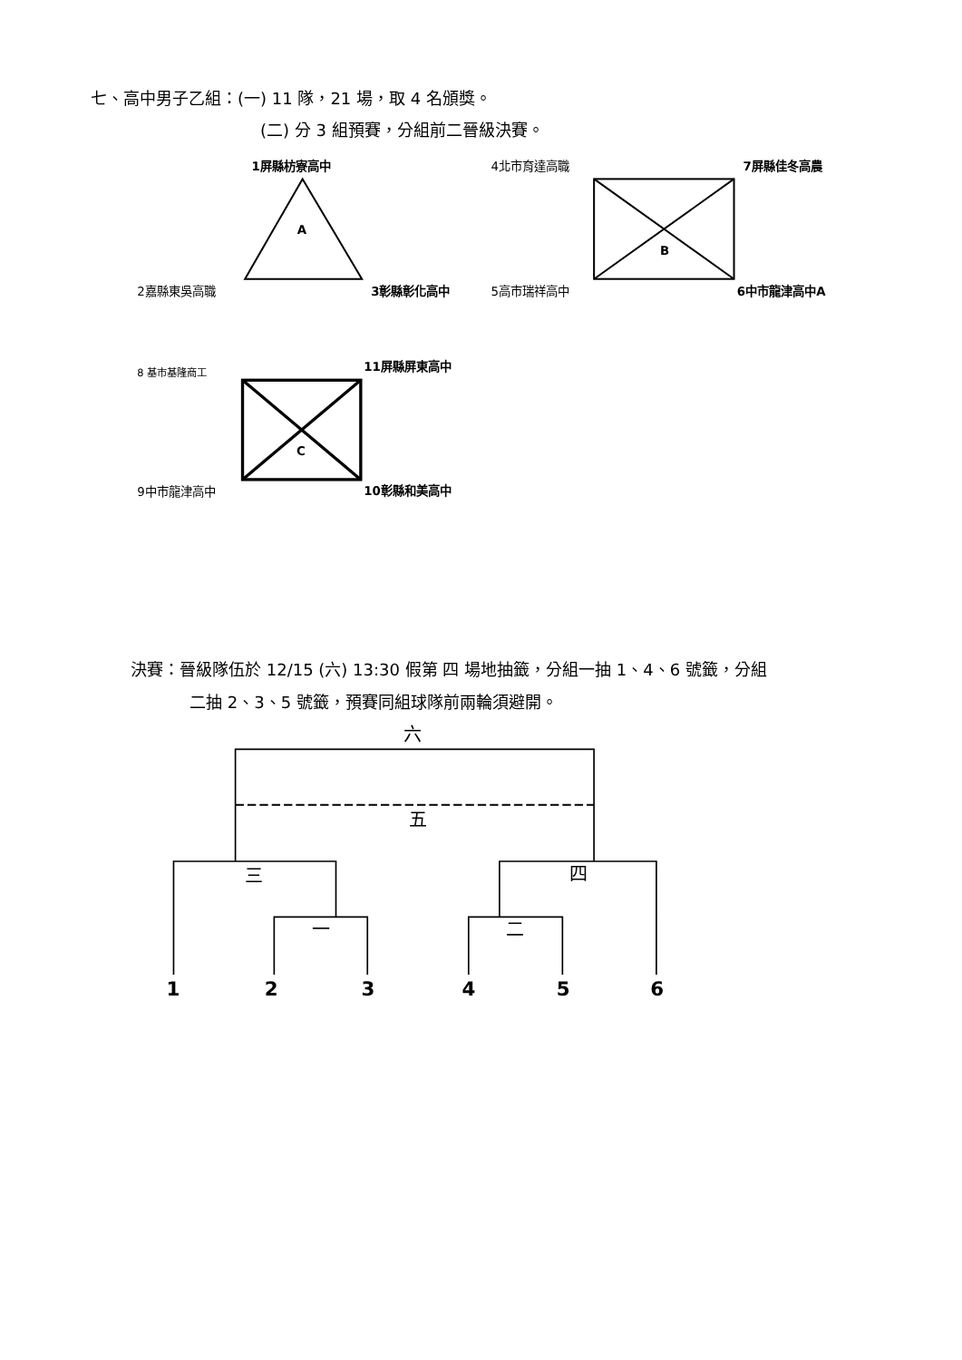七、高中男子乙組：(一) 11 隊，21 場，取 4 名頒獎。
(二) 分 3 組預賽，分組前二晉級決賽。
1屏縣枋寮高中
A
2嘉縣東吳高職
3彰縣彰化高中
4北市育達高職
7屏縣佳冬高農
B
5高市瑞祥高中
6中市龍津高中A
8 基市基隆商工
11屏縣屏東高中
C
9中市龍津高中
10彰縣和美高中
決賽：晉級隊伍於 12/15 (六) 13:30 假第 四 場地抽籤，分組一抽 1、4、6 號籤，分組
二抽 2、3、5 號籤，預賽同組球隊前兩輪須避開。
六
五
三
四
一
二
1
2
3
4
5
6